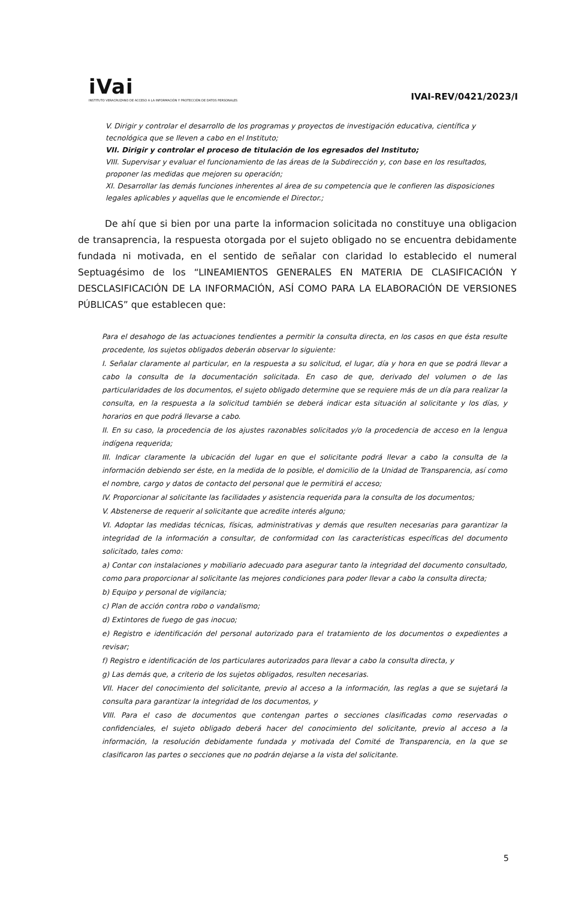iVai
INSTITUTO VERACRUZANO DE ACCESO A LA INFORMACIÓN Y PROTECCIÓN DE DATOS PERSONALES
IVAI-REV/0421/2023/I
V. Dirigir y controlar el desarrollo de los programas y proyectos de investigación educativa, científica y tecnológica que se lleven a cabo en el Instituto;
VII. Dirigir y controlar el proceso de titulación de los egresados del Instituto;
VIII. Supervisar y evaluar el funcionamiento de las áreas de la Subdirección y, con base en los resultados, proponer las medidas que mejoren su operación;
XI. Desarrollar las demás funciones inherentes al área de su competencia que le confieren las disposiciones legales aplicables y aquellas que le encomiende el Director.;
De ahí que si bien por una parte la informacion solicitada no constituye una obligacion de transaprencia, la respuesta otorgada por el sujeto obligado no se encuentra debidamente fundada ni motivada, en el sentido de señalar con claridad lo establecido el numeral Septuagésimo de los “LINEAMIENTOS GENERALES EN MATERIA DE CLASIFICACIÓN Y DESCLASIFICACIÓN DE LA INFORMACIÓN, ASÍ COMO PARA LA ELABORACIÓN DE VERSIONES PÚBLICAS” que establecen que:
Para el desahogo de las actuaciones tendientes a permitir la consulta directa, en los casos en que ésta resulte procedente, los sujetos obligados deberán observar lo siguiente:
I. Señalar claramente al particular, en la respuesta a su solicitud, el lugar, día y hora en que se podrá llevar a cabo la consulta de la documentación solicitada. En caso de que, derivado del volumen o de las particularidades de los documentos, el sujeto obligado determine que se requiere más de un día para realizar la consulta, en la respuesta a la solicitud también se deberá indicar esta situación al solicitante y los días, y horarios en que podrá llevarse a cabo.
II. En su caso, la procedencia de los ajustes razonables solicitados y/o la procedencia de acceso en la lengua indígena requerida;
III. Indicar claramente la ubicación del lugar en que el solicitante podrá llevar a cabo la consulta de la información debiendo ser éste, en la medida de lo posible, el domicilio de la Unidad de Transparencia, así como el nombre, cargo y datos de contacto del personal que le permitirá el acceso;
IV. Proporcionar al solicitante las facilidades y asistencia requerida para la consulta de los documentos;
V. Abstenerse de requerir al solicitante que acredite interés alguno;
VI. Adoptar las medidas técnicas, físicas, administrativas y demás que resulten necesarias para garantizar la integridad de la información a consultar, de conformidad con las características específicas del documento solicitado, tales como:
a) Contar con instalaciones y mobiliario adecuado para asegurar tanto la integridad del documento consultado, como para proporcionar al solicitante las mejores condiciones para poder llevar a cabo la consulta directa;
b) Equipo y personal de vigilancia;
c) Plan de acción contra robo o vandalismo;
d) Extintores de fuego de gas inocuo;
e) Registro e identificación del personal autorizado para el tratamiento de los documentos o expedientes a revisar;
f) Registro e identificación de los particulares autorizados para llevar a cabo la consulta directa, y
g) Las demás que, a criterio de los sujetos obligados, resulten necesarias.
VII. Hacer del conocimiento del solicitante, previo al acceso a la información, las reglas a que se sujetará la consulta para garantizar la integridad de los documentos, y
VIII. Para el caso de documentos que contengan partes o secciones clasificadas como reservadas o confidenciales, el sujeto obligado deberá hacer del conocimiento del solicitante, previo al acceso a la información, la resolución debidamente fundada y motivada del Comité de Transparencia, en la que se clasificaron las partes o secciones que no podrán dejarse a la vista del solicitante.
5